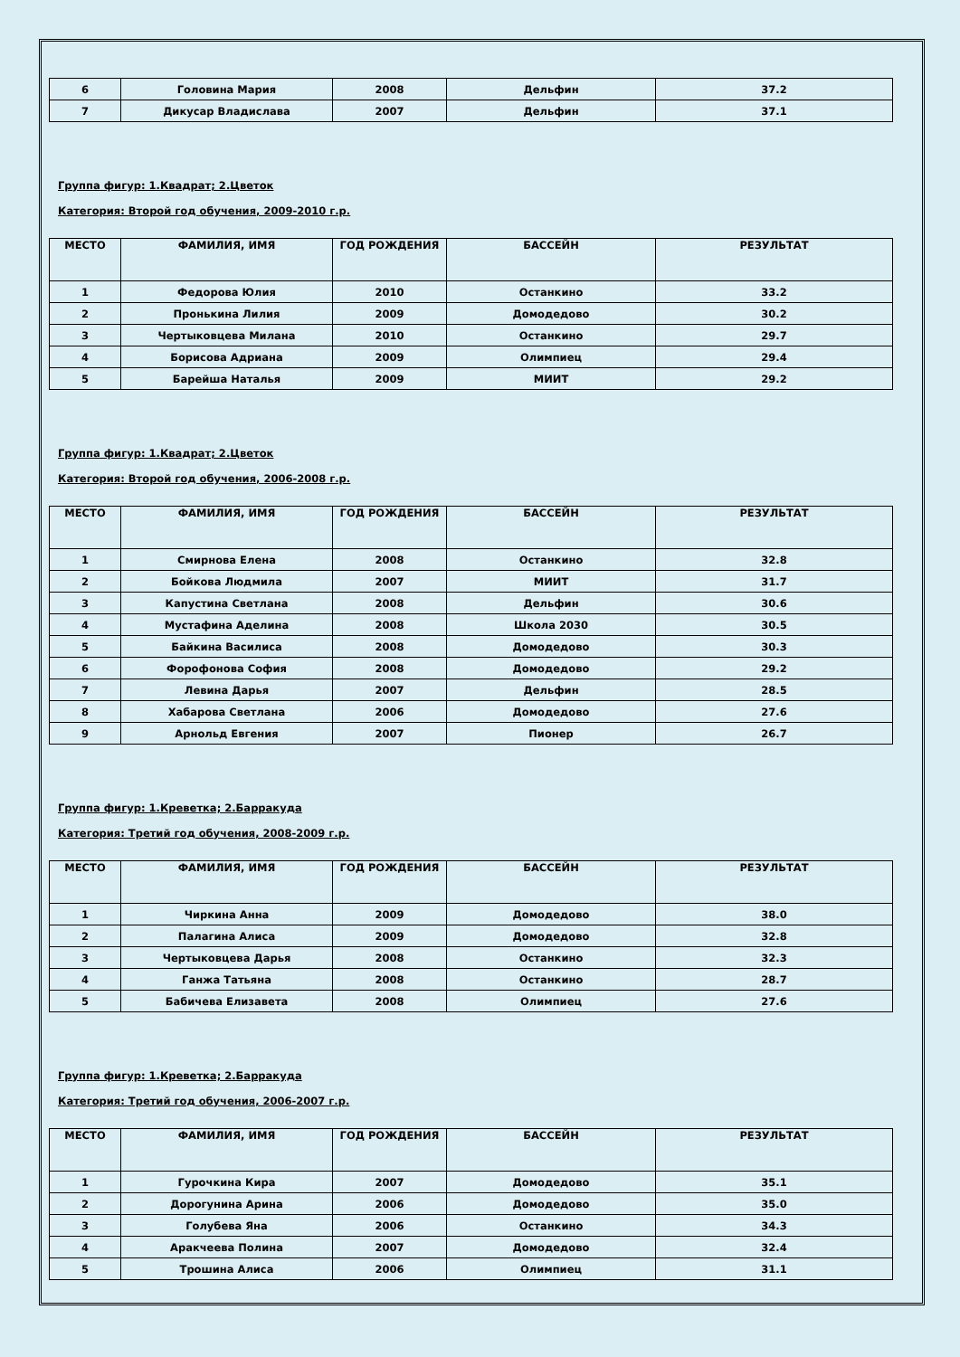| 6 | Головина Мария | 2008 | Дельфин | 37.2 |
| 7 | Дикусар Владислава | 2007 | Дельфин | 37.1 |
Группа фигур: 1.Квадрат; 2.Цветок
Категория: Второй год обучения, 2009-2010 г.р.
| МЕСТО | ФАМИЛИЯ, ИМЯ | ГОД РОЖДЕНИЯ | БАССЕЙН | РЕЗУЛЬТАТ |
| --- | --- | --- | --- | --- |
| 1 | Федорова Юлия | 2010 | Останкино | 33.2 |
| 2 | Пронькина Лилия | 2009 | Домодедово | 30.2 |
| 3 | Чертыковцева Милана | 2010 | Останкино | 29.7 |
| 4 | Борисова Адриана | 2009 | Олимпиец | 29.4 |
| 5 | Барейша Наталья | 2009 | МИИТ | 29.2 |
Группа фигур: 1.Квадрат; 2.Цветок
Категория: Второй год обучения, 2006-2008 г.р.
| МЕСТО | ФАМИЛИЯ, ИМЯ | ГОД РОЖДЕНИЯ | БАССЕЙН | РЕЗУЛЬТАТ |
| --- | --- | --- | --- | --- |
| 1 | Смирнова Елена | 2008 | Останкино | 32.8 |
| 2 | Бойкова Людмила | 2007 | МИИТ | 31.7 |
| 3 | Капустина Светлана | 2008 | Дельфин | 30.6 |
| 4 | Мустафина Аделина | 2008 | Школа 2030 | 30.5 |
| 5 | Байкина Василиса | 2008 | Домодедово | 30.3 |
| 6 | Форофонова София | 2008 | Домодедово | 29.2 |
| 7 | Левина Дарья | 2007 | Дельфин | 28.5 |
| 8 | Хабарова Светлана | 2006 | Домодедово | 27.6 |
| 9 | Арнольд Евгения | 2007 | Пионер | 26.7 |
Группа фигур: 1.Креветка; 2.Барракуда
Категория: Третий год обучения, 2008-2009 г.р.
| МЕСТО | ФАМИЛИЯ, ИМЯ | ГОД РОЖДЕНИЯ | БАССЕЙН | РЕЗУЛЬТАТ |
| --- | --- | --- | --- | --- |
| 1 | Чиркина Анна | 2009 | Домодедово | 38.0 |
| 2 | Палагина Алиса | 2009 | Домодедово | 32.8 |
| 3 | Чертыковцева Дарья | 2008 | Останкино | 32.3 |
| 4 | Ганжа Татьяна | 2008 | Останкино | 28.7 |
| 5 | Бабичева Елизавета | 2008 | Олимпиец | 27.6 |
Группа фигур: 1.Креветка; 2.Барракуда
Категория: Третий год обучения, 2006-2007 г.р.
| МЕСТО | ФАМИЛИЯ, ИМЯ | ГОД РОЖДЕНИЯ | БАССЕЙН | РЕЗУЛЬТАТ |
| --- | --- | --- | --- | --- |
| 1 | Гурочкина Кира | 2007 | Домодедово | 35.1 |
| 2 | Дорогунина Арина | 2006 | Домодедово | 35.0 |
| 3 | Голубева Яна | 2006 | Останкино | 34.3 |
| 4 | Аракчеева Полина | 2007 | Домодедово | 32.4 |
| 5 | Трошина Алиса | 2006 | Олимпиец | 31.1 |